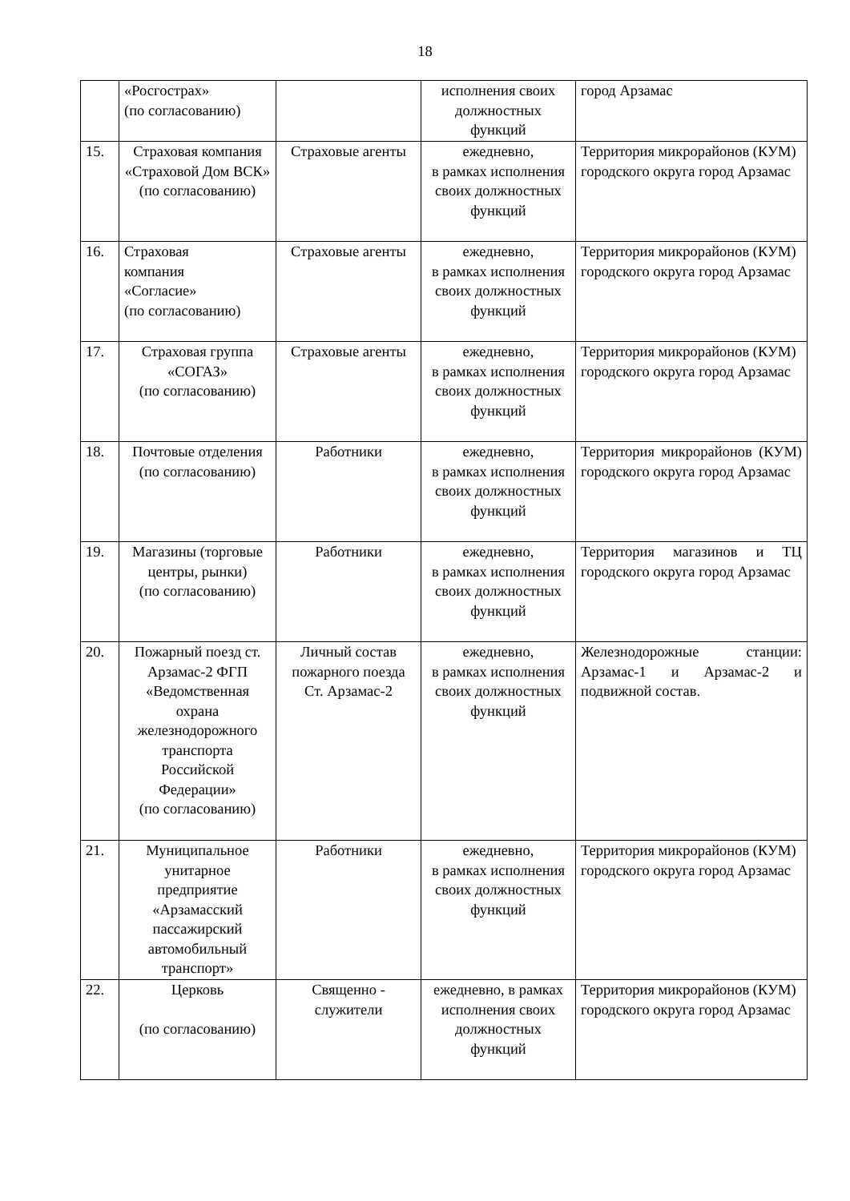18
| | «Росгострах» (по согласованию) | | исполнения своих должностных функций | город Арзамас |
| 15. | Страховая компания «Страховой Дом ВСК» (по согласованию) | Страховые агенты | ежедневно, в рамках исполнения своих должностных функций | Территория микрорайонов (КУМ) городского округа город Арзамас |
| 16. | Страховая компания «Согласие» (по согласованию) | Страховые агенты | ежедневно, в рамках исполнения своих должностных функций | Территория микрорайонов (КУМ) городского округа город Арзамас |
| 17. | Страховая группа «СОГАЗ» (по согласованию) | Страховые агенты | ежедневно, в рамках исполнения своих должностных функций | Территория микрорайонов (КУМ) городского округа город Арзамас |
| 18. | Почтовые отделения (по согласованию) | Работники | ежедневно, в рамках исполнения своих должностных функций | Территория микрорайонов (КУМ) городского округа город Арзамас |
| 19. | Магазины (торговые центры, рынки) (по согласованию) | Работники | ежедневно, в рамках исполнения своих должностных функций | Территория магазинов и ТЦ городского округа город Арзамас |
| 20. | Пожарный поезд ст. Арзамас-2 ФГП «Ведомственная охрана железнодорожного транспорта Российской Федерации» (по согласованию) | Личный состав пожарного поезда Ст. Арзамас-2 | ежедневно, в рамках исполнения своих должностных функций | Железнодорожные станции: Арзамас-1 и Арзамас-2 и подвижной состав. |
| 21. | Муниципальное унитарное предприятие «Арзамасский пассажирский автомобильный транспорт» | Работники | ежедневно, в рамках исполнения своих должностных функций | Территория микрорайонов (КУМ) городского округа город Арзамас |
| 22. | Церковь (по согласованию) | Священно - служители | ежедневно, в рамках исполнения своих должностных функций | Территория микрорайонов (КУМ) городского округа город Арзамас |